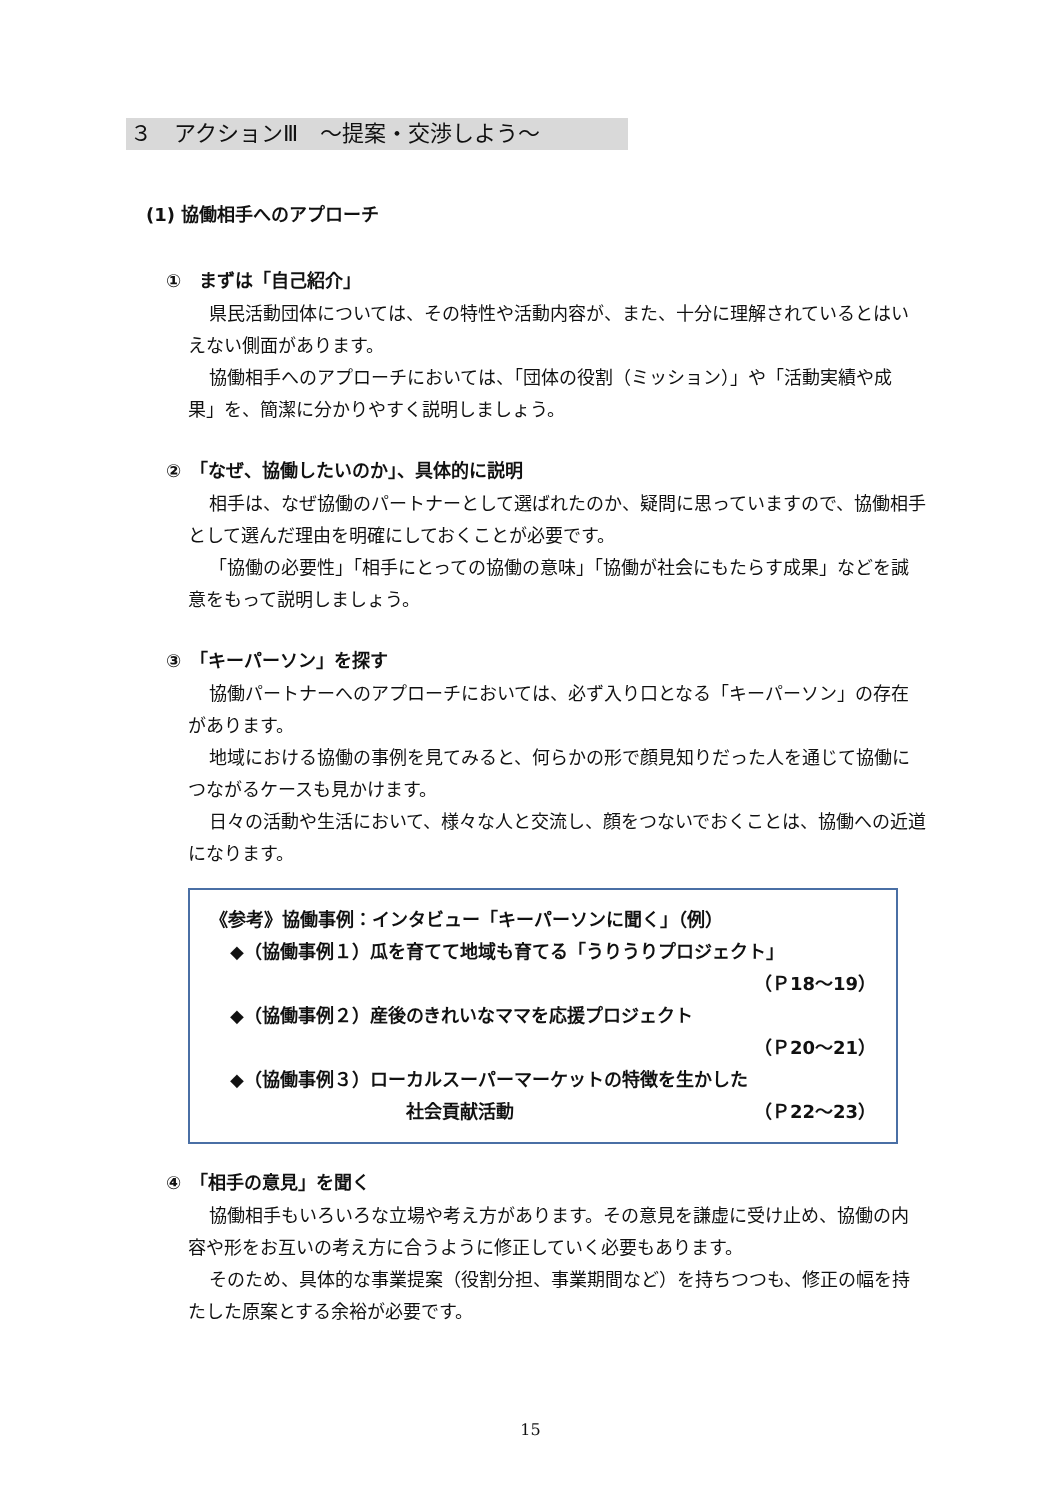３　アクションⅢ　～提案・交渉しよう～
(1) 協働相手へのアプローチ
①　まずは「自己紹介」
県民活動団体については、その特性や活動内容が、また、十分に理解されているとはいえない側面があります。
協働相手へのアプローチにおいては、「団体の役割（ミッション）」や「活動実績や成果」を、簡潔に分かりやすく説明しましょう。
②　「なぜ、協働したいのか」、具体的に説明
相手は、なぜ協働のパートナーとして選ばれたのか、疑問に思っていますので、協働相手として選んだ理由を明確にしておくことが必要です。
「協働の必要性」「相手にとっての協働の意味」「協働が社会にもたらす成果」などを誠意をもって説明しましょう。
③　「キーパーソン」を探す
協働パートナーへのアプローチにおいては、必ず入り口となる「キーパーソン」の存在があります。
地域における協働の事例を見てみると、何らかの形で顔見知りだった人を通じて協働につながるケースも見かけます。
日々の活動や生活において、様々な人と交流し、顔をつないでおくことは、協働への近道になります。
《参考》協働事例：インタビュー「キーパーソンに聞く」（例）
◆（協働事例１）瓜を育てて地域も育てる「うりうりプロジェクト」
（Ｐ18～19）
◆（協働事例２）産後のきれいなママを応援プロジェクト
（Ｐ20～21）
◆（協働事例３）ローカルスーパーマーケットの特徴を生かした
社会貢献活動 （Ｐ22～23）
④　「相手の意見」を聞く
協働相手もいろいろな立場や考え方があります。その意見を謙虚に受け止め、協働の内容や形をお互いの考え方に合うように修正していく必要もあります。
そのため、具体的な事業提案（役割分担、事業期間など）を持ちつつも、修正の幅を持たした原案とする余裕が必要です。
15